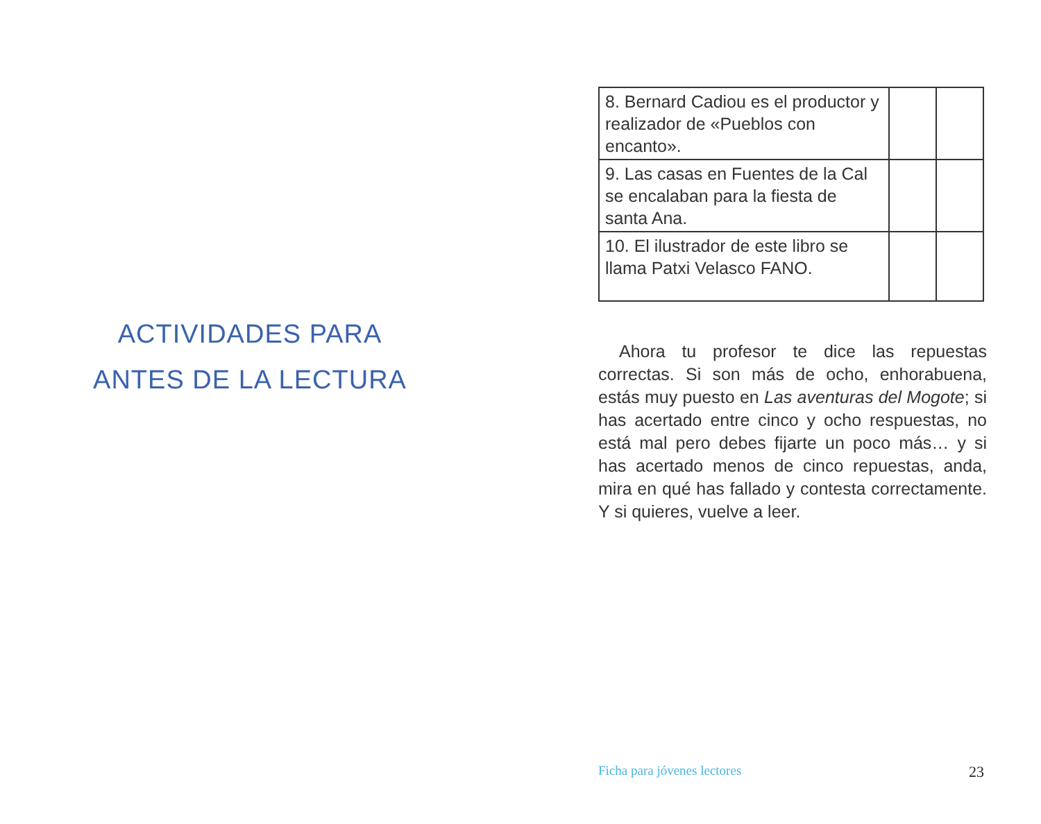ACTIVIDADES PARA
ANTES DE LA LECTURA
| 8. Bernard Cadiou es el productor y realizador de «Pueblos con encanto». | | |
| 9. Las casas en Fuentes de la Cal se encalaban para la fiesta de santa Ana. | | |
| 10. El ilustrador de este libro se llama Patxi Velasco FANO. | | |
Ahora tu profesor te dice las repuestas correctas. Si son más de ocho, enhorabuena, estás muy puesto en Las aventuras del Mogote; si has acertado entre cinco y ocho respuestas, no está mal pero debes fijarte un poco más… y si has acertado menos de cinco repuestas, anda, mira en qué has fallado y contesta correctamente. Y si quieres, vuelve a leer.
Ficha para jóvenes lectores 23